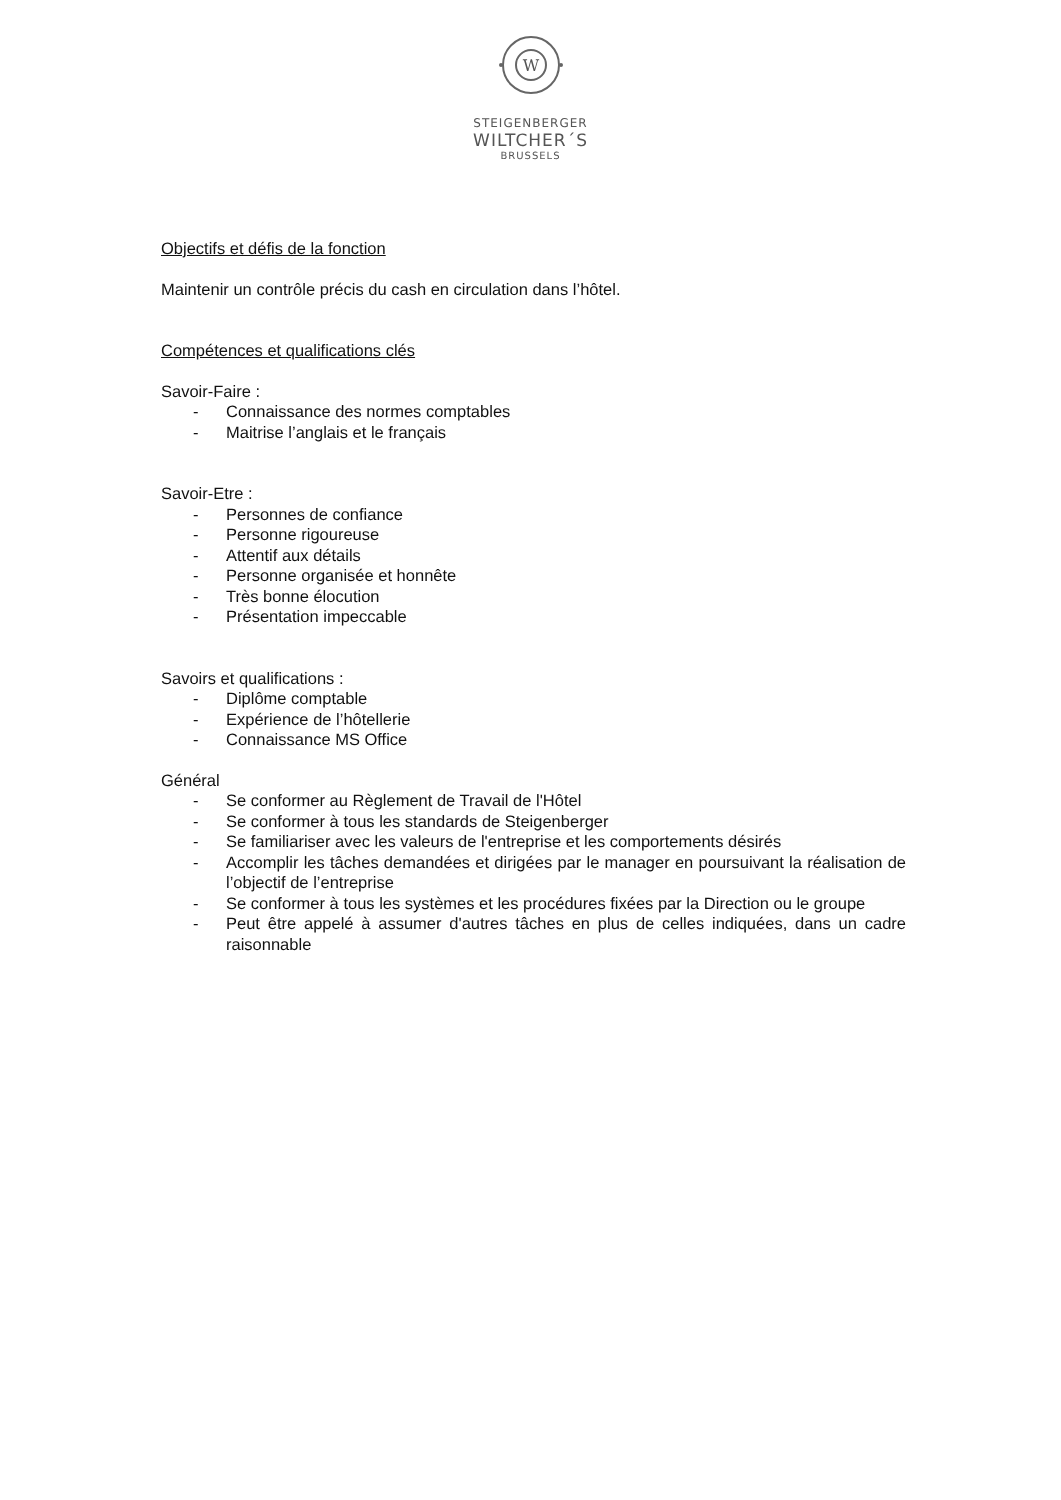W
STEIGENBERGER
WILTCHER´S
BRUSSELS
Objectifs et défis de la fonction
Maintenir un contrôle précis du cash en circulation dans l’hôtel.
Compétences et qualifications clés
Savoir-Faire :
- Connaissance des normes comptables
- Maitrise l’anglais et le français
Savoir-Etre :
- Personnes de confiance
- Personne rigoureuse
- Attentif aux détails
- Personne organisée et honnête
- Très bonne élocution
- Présentation impeccable
Savoirs et qualifications :
- Diplôme comptable
- Expérience de l’hôtellerie
- Connaissance MS Office
Général
- Se conformer au Règlement de Travail de l'Hôtel
- Se conformer à tous les standards de Steigenberger
- Se familiariser avec les valeurs de l'entreprise et les comportements désirés
- Accomplir les tâches demandées et dirigées par le manager en poursuivant la réalisation de l’objectif de l’entreprise
- Se conformer à tous les systèmes et les procédures fixées par la Direction ou le groupe
- Peut être appelé à assumer d'autres tâches en plus de celles indiquées, dans un cadre raisonnable